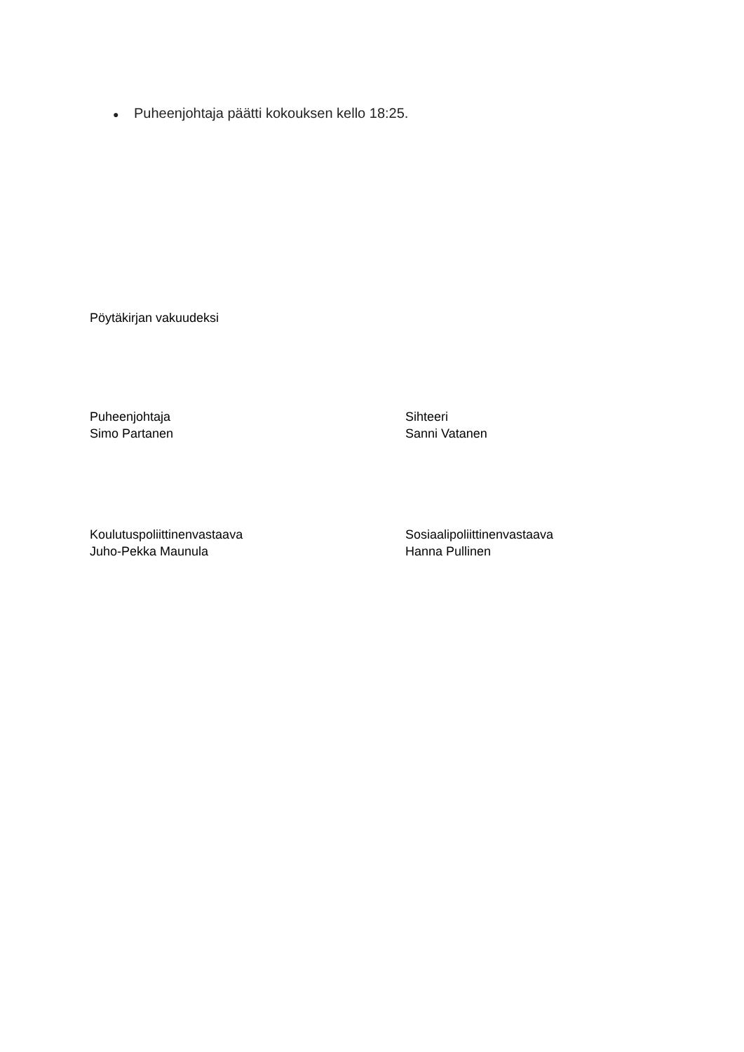● Puheenjohtaja päätti kokouksen kello 18:25.
Pöytäkirjan vakuudeksi
Puheenjohtaja
Simo Partanen
Sihteeri
Sanni Vatanen
Koulutuspoliittinenvastaava
Juho-Pekka Maunula
Sosiaalipoliittinenvastaava
Hanna Pullinen